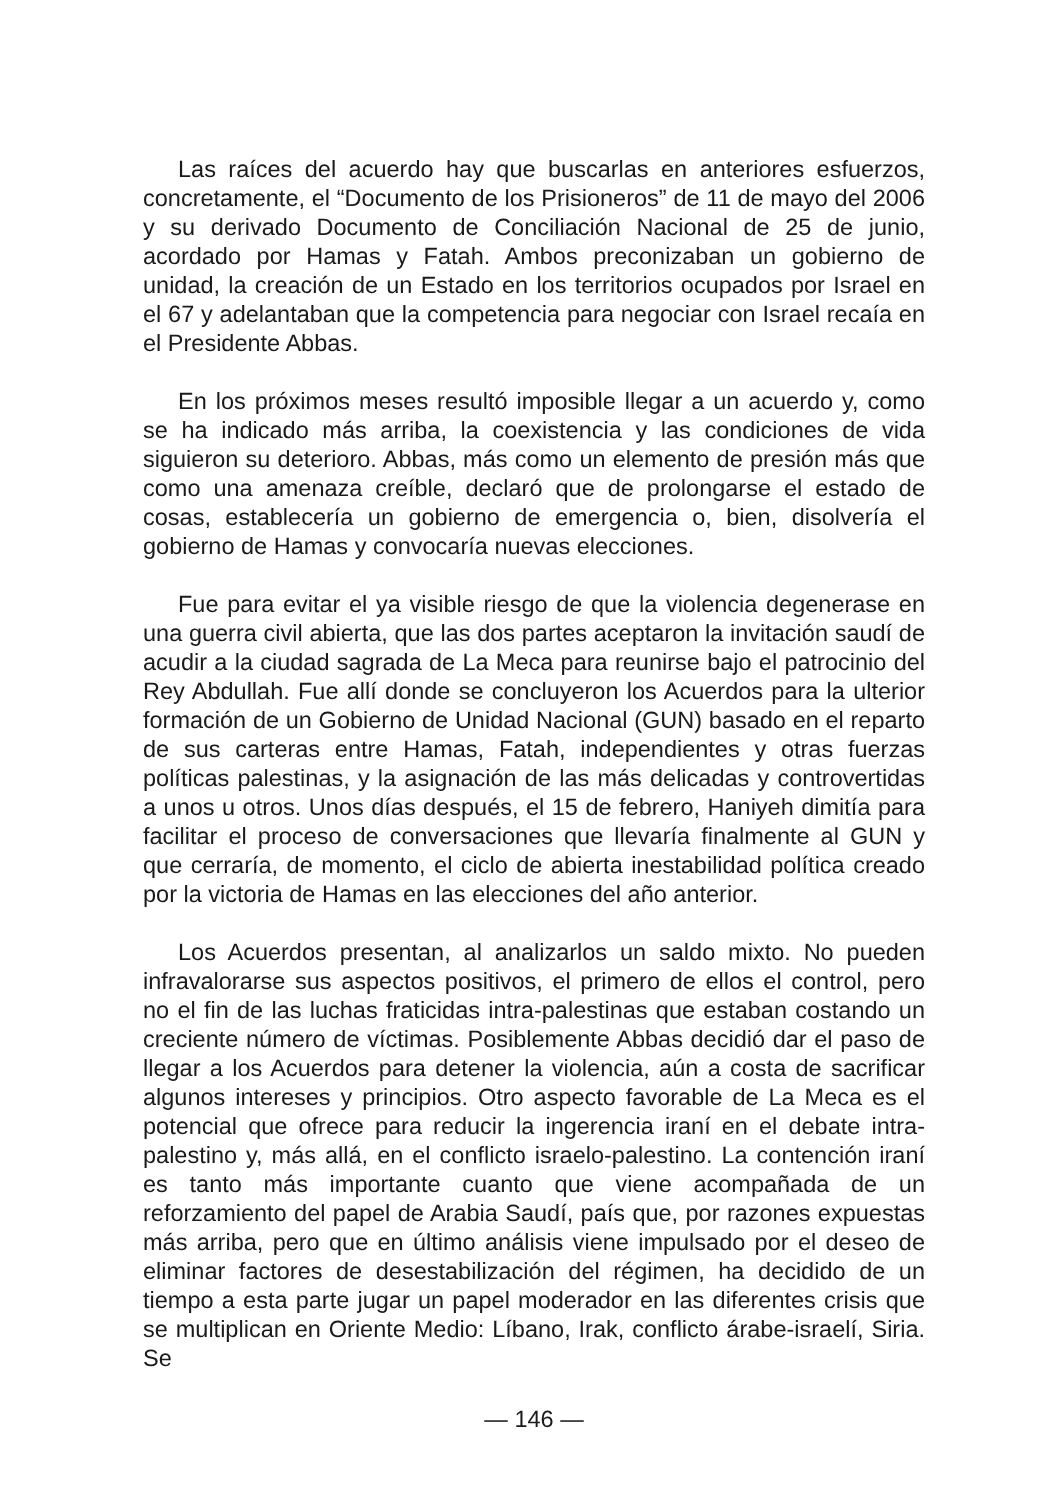Las raíces del acuerdo hay que buscarlas en anteriores esfuerzos, concretamente, el “Documento de los Prisioneros” de 11 de mayo del 2006 y su derivado Documento de Conciliación Nacional de 25 de junio, acordado por Hamas y Fatah. Ambos preconizaban un gobierno de unidad, la creación de un Estado en los territorios ocupados por Israel en el 67 y adelantaban que la competencia para negociar con Israel recaía en el Presidente Abbas.
En los próximos meses resultó imposible llegar a un acuerdo y, como se ha indicado más arriba, la coexistencia y las condiciones de vida siguieron su deterioro. Abbas, más como un elemento de presión más que como una amenaza creíble, declaró que de prolongarse el estado de cosas, establecería un gobierno de emergencia o, bien, disolvería el gobierno de Hamas y convocaría nuevas elecciones.
Fue para evitar el ya visible riesgo de que la violencia degenerase en una guerra civil abierta, que las dos partes aceptaron la invitación saudí de acudir a la ciudad sagrada de La Meca para reunirse bajo el patrocinio del Rey Abdullah. Fue allí donde se concluyeron los Acuerdos para la ulterior formación de un Gobierno de Unidad Nacional (GUN) basado en el reparto de sus carteras entre Hamas, Fatah, independientes y otras fuerzas políticas palestinas, y la asignación de las más delicadas y controvertidas a unos u otros. Unos días después, el 15 de febrero, Haniyeh dimitía para facilitar el proceso de conversaciones que llevaría finalmente al GUN y que cerraría, de momento, el ciclo de abierta inestabilidad política creado por la victoria de Hamas en las elecciones del año anterior.
Los Acuerdos presentan, al analizarlos un saldo mixto. No pueden infravalorarse sus aspectos positivos, el primero de ellos el control, pero no el fin de las luchas fraticidas intra-palestinas que estaban costando un creciente número de víctimas. Posiblemente Abbas decidió dar el paso de llegar a los Acuerdos para detener la violencia, aún a costa de sacrificar algunos intereses y principios. Otro aspecto favorable de La Meca es el potencial que ofrece para reducir la ingerencia iraní en el debate intra-palestino y, más allá, en el conflicto israelo-palestino. La contención iraní es tanto más importante cuanto que viene acompañada de un reforzamiento del papel de Arabia Saudí, país que, por razones expuestas más arriba, pero que en último análisis viene impulsado por el deseo de eliminar factores de desestabilización del régimen, ha decidido de un tiempo a esta parte jugar un papel moderador en las diferentes crisis que se multiplican en Oriente Medio: Líbano, Irak, conflicto árabe-israelí, Siria. Se
— 146 —